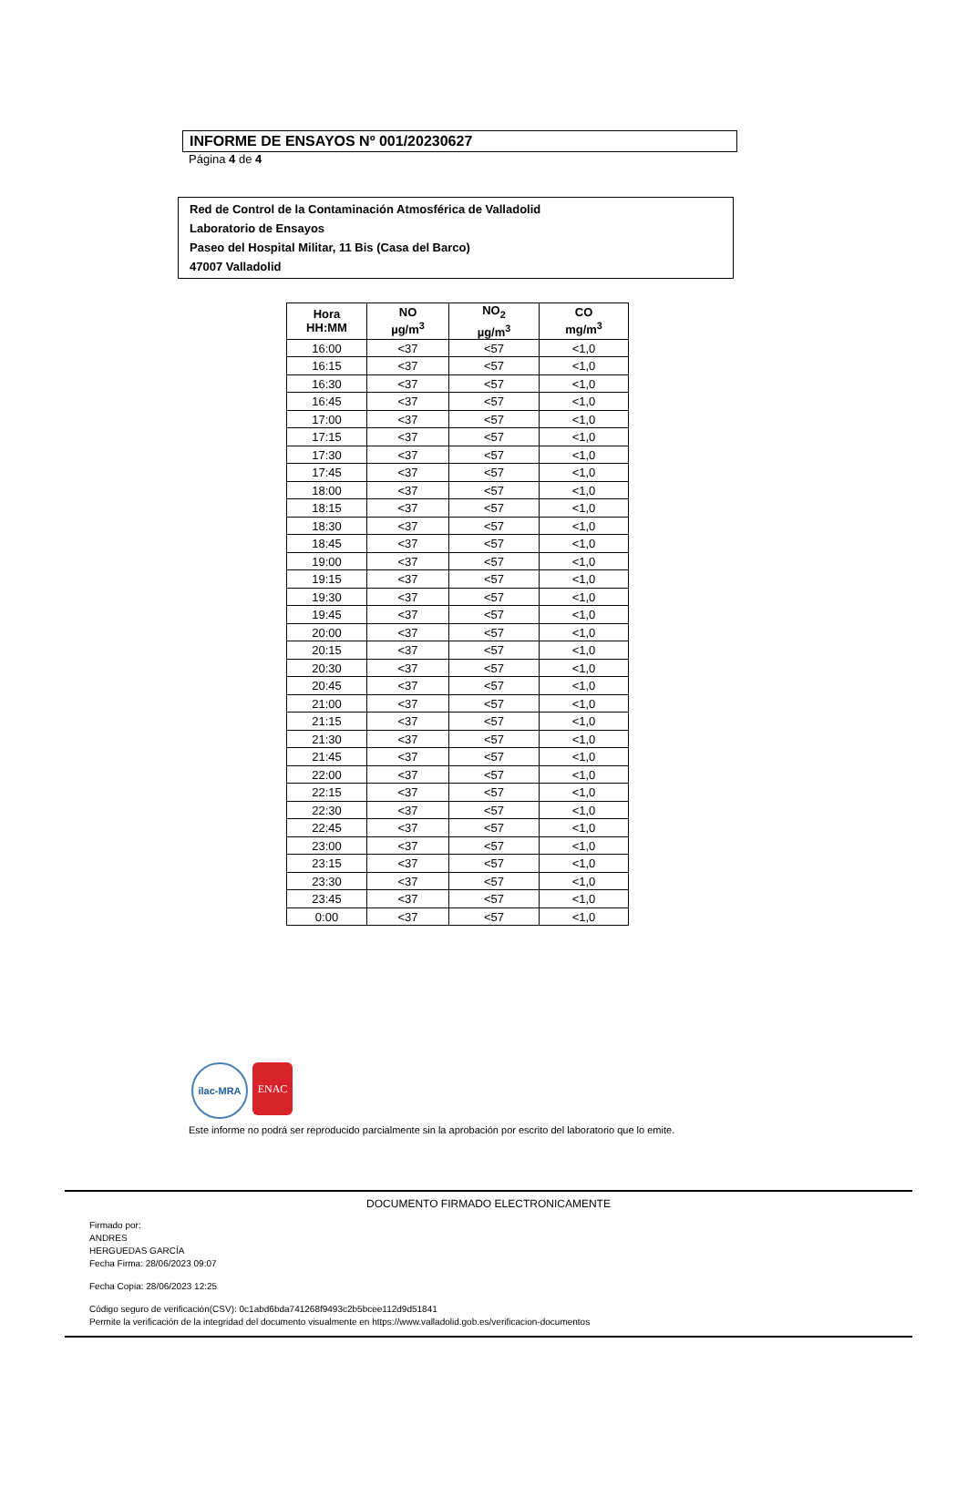INFORME DE ENSAYOS Nº 001/20230627
Página 4 de 4
Red de Control de la Contaminación Atmosférica de Valladolid
Laboratorio de Ensayos
Paseo del Hospital Militar, 11 Bis (Casa del Barco)
47007 Valladolid
| Hora HH:MM | NO µg/m<sup>3</sup> | NO<sub>2</sub> µg/m<sup>3</sup> | CO mg/m<sup>3</sup> |
| --- | --- | --- | --- |
| 16:00 | <37 | <57 | <1,0 |
| 16:15 | <37 | <57 | <1,0 |
| 16:30 | <37 | <57 | <1,0 |
| 16:45 | <37 | <57 | <1,0 |
| 17:00 | <37 | <57 | <1,0 |
| 17:15 | <37 | <57 | <1,0 |
| 17:30 | <37 | <57 | <1,0 |
| 17:45 | <37 | <57 | <1,0 |
| 18:00 | <37 | <57 | <1,0 |
| 18:15 | <37 | <57 | <1,0 |
| 18:30 | <37 | <57 | <1,0 |
| 18:45 | <37 | <57 | <1,0 |
| 19:00 | <37 | <57 | <1,0 |
| 19:15 | <37 | <57 | <1,0 |
| 19:30 | <37 | <57 | <1,0 |
| 19:45 | <37 | <57 | <1,0 |
| 20:00 | <37 | <57 | <1,0 |
| 20:15 | <37 | <57 | <1,0 |
| 20:30 | <37 | <57 | <1,0 |
| 20:45 | <37 | <57 | <1,0 |
| 21:00 | <37 | <57 | <1,0 |
| 21:15 | <37 | <57 | <1,0 |
| 21:30 | <37 | <57 | <1,0 |
| 21:45 | <37 | <57 | <1,0 |
| 22:00 | <37 | <57 | <1,0 |
| 22:15 | <37 | <57 | <1,0 |
| 22:30 | <37 | <57 | <1,0 |
| 22:45 | <37 | <57 | <1,0 |
| 23:00 | <37 | <57 | <1,0 |
| 23:15 | <37 | <57 | <1,0 |
| 23:30 | <37 | <57 | <1,0 |
| 23:45 | <37 | <57 | <1,0 |
| 0:00 | <37 | <57 | <1,0 |
ilac-MRA ENAC
Este informe no podrá ser reproducido parcialmente sin la aprobación por escrito del laboratorio que lo emite.
DOCUMENTO FIRMADO ELECTRONICAMENTE
Firmado por:
ANDRES
HERGUEDAS GARCÍA
Fecha Firma: 28/06/2023 09:07
Fecha Copia: 28/06/2023 12:25
Código seguro de verificación(CSV): 0c1abd6bda741268f9493c2b5bcee112d9d51841
Permite la verificación de la integridad del documento visualmente en https://www.valladolid.gob.es/verificacion-documentos